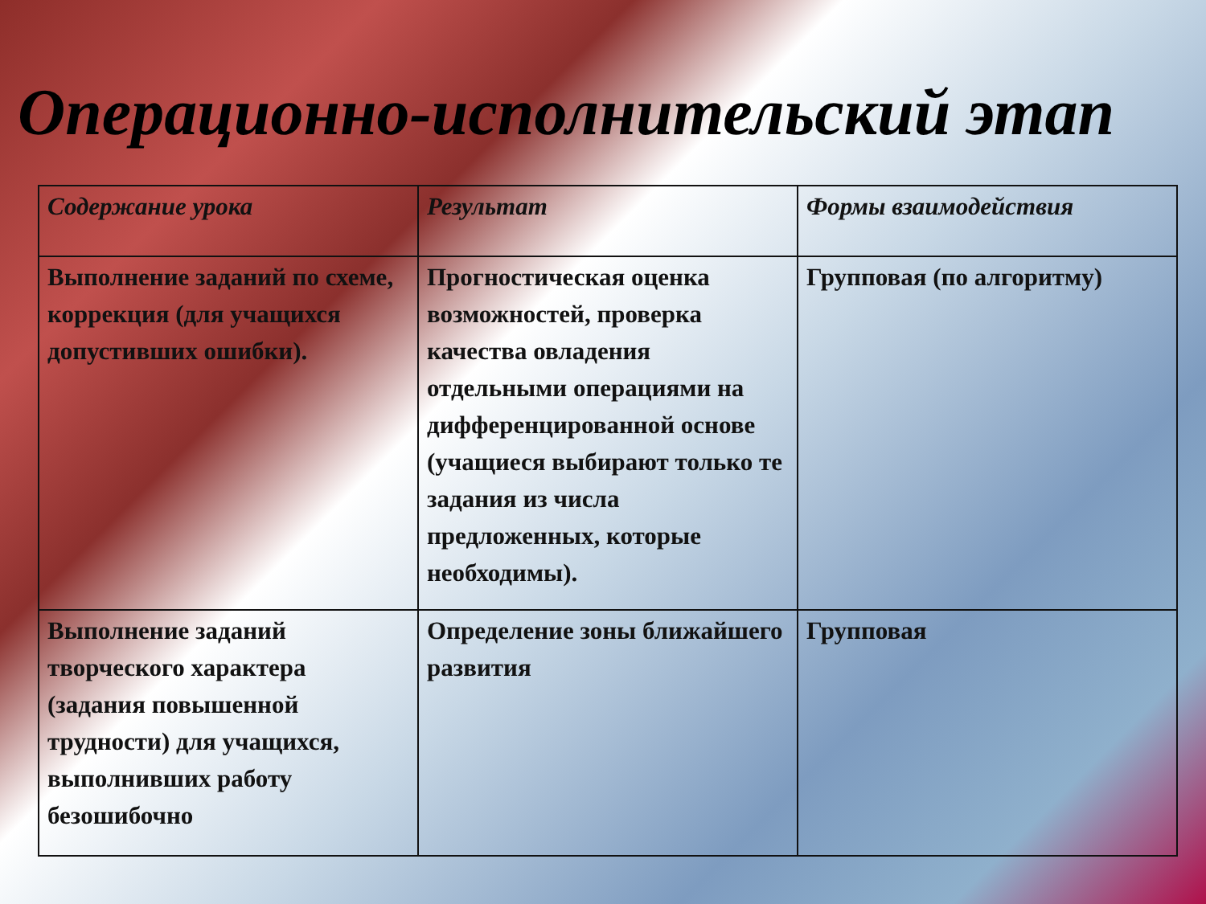Операционно-исполнительский этап
| Содержание урока | Результат | Формы взаимодействия |
| --- | --- | --- |
| Выполнение заданий по схеме, коррекция (для учащихся допустивших ошибки). | Прогностическая оценка возможностей, проверка качества овладения отдельными операциями на дифференцированной основе (учащиеся выбирают только те задания из числа предложенных, которые необходимы). | Групповая (по алгоритму) |
| Выполнение заданий творческого характера (задания повышенной трудности) для учащихся, выполнивших работу безошибочно | Определение зоны ближайшего развития | Групповая |